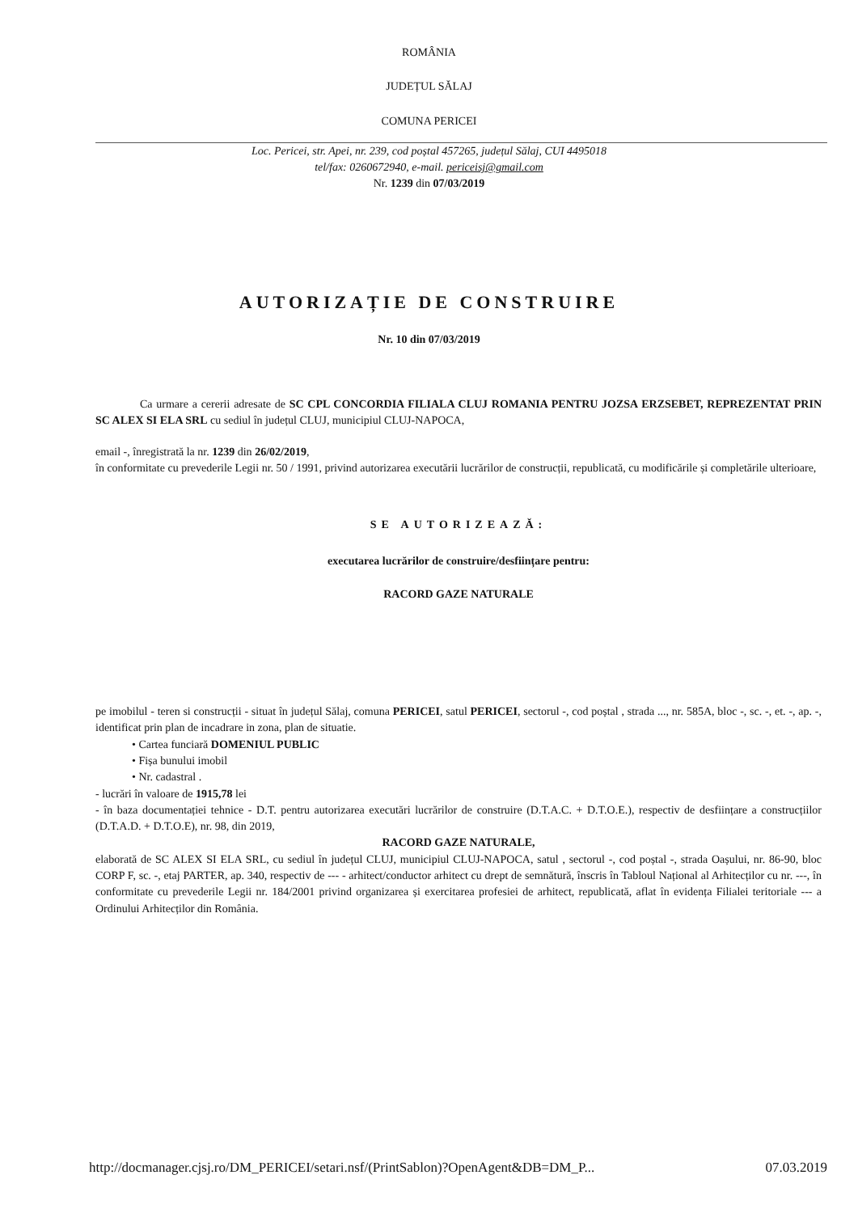ROMÂNIA
JUDEȚUL SĂLAJ
COMUNA PERICEI
Loc. Pericei, str. Apei, nr. 239, cod poștal 457265, județul Sălaj, CUI 4495018
tel/fax: 0260672940, e-mail. periceisj@gmail.com
Nr. 1239 din 07/03/2019
AUTORIZAȚIE DE CONSTRUIRE
Nr. 10 din 07/03/2019
Ca urmare a cererii adresate de SC CPL CONCORDIA FILIALA CLUJ ROMANIA PENTRU JOZSA ERZSEBET, REPREZENTAT PRIN SC ALEX SI ELA SRL cu sediul în județul CLUJ, municipiul CLUJ-NAPOCA,
email -, înregistrată la nr. 1239 din 26/02/2019,
în conformitate cu prevederile Legii nr. 50 / 1991, privind autorizarea executării lucrărilor de construcții, republicată, cu modificările și completările ulterioare,
SE AUTORIZEAZĂ:
executarea lucrărilor de construire/desființare pentru:
RACORD GAZE NATURALE
pe imobilul - teren si construcții - situat în județul Sălaj, comuna PERICEI, satul PERICEI, sectorul -, cod poștal , strada ..., nr. 585A, bloc -, sc. -, et. -, ap. -, identificat prin plan de incadrare in zona, plan de situatie.
• Cartea funciară DOMENIUL PUBLIC
• Fișa bunului imobil
• Nr. cadastral .
- lucrări în valoare de 1915,78 lei
- în baza documentației tehnice - D.T. pentru autorizarea executări lucrărilor de construire (D.T.A.C. + D.T.O.E.), respectiv de desființare a construcțiilor (D.T.A.D. + D.T.O.E), nr. 98, din 2019,
RACORD GAZE NATURALE,
elaborată de SC ALEX SI ELA SRL, cu sediul în județul CLUJ, municipiul CLUJ-NAPOCA, satul , sectorul -, cod poștal -, strada Oașului, nr. 86-90, bloc CORP F, sc. -, etaj PARTER, ap. 340, respectiv de --- - arhitect/conductor arhitect cu drept de semnătură, înscris în Tabloul Național al Arhitecților cu nr. ---, în conformitate cu prevederile Legii nr. 184/2001 privind organizarea și exercitarea profesiei de arhitect, republicată, aflat în evidența Filialei teritoriale --- a Ordinului Arhitecților din România.
http://docmanager.cjsj.ro/DM_PERICEI/setari.nsf/(PrintSablon)?OpenAgent&DB=DM_P... 07.03.2019